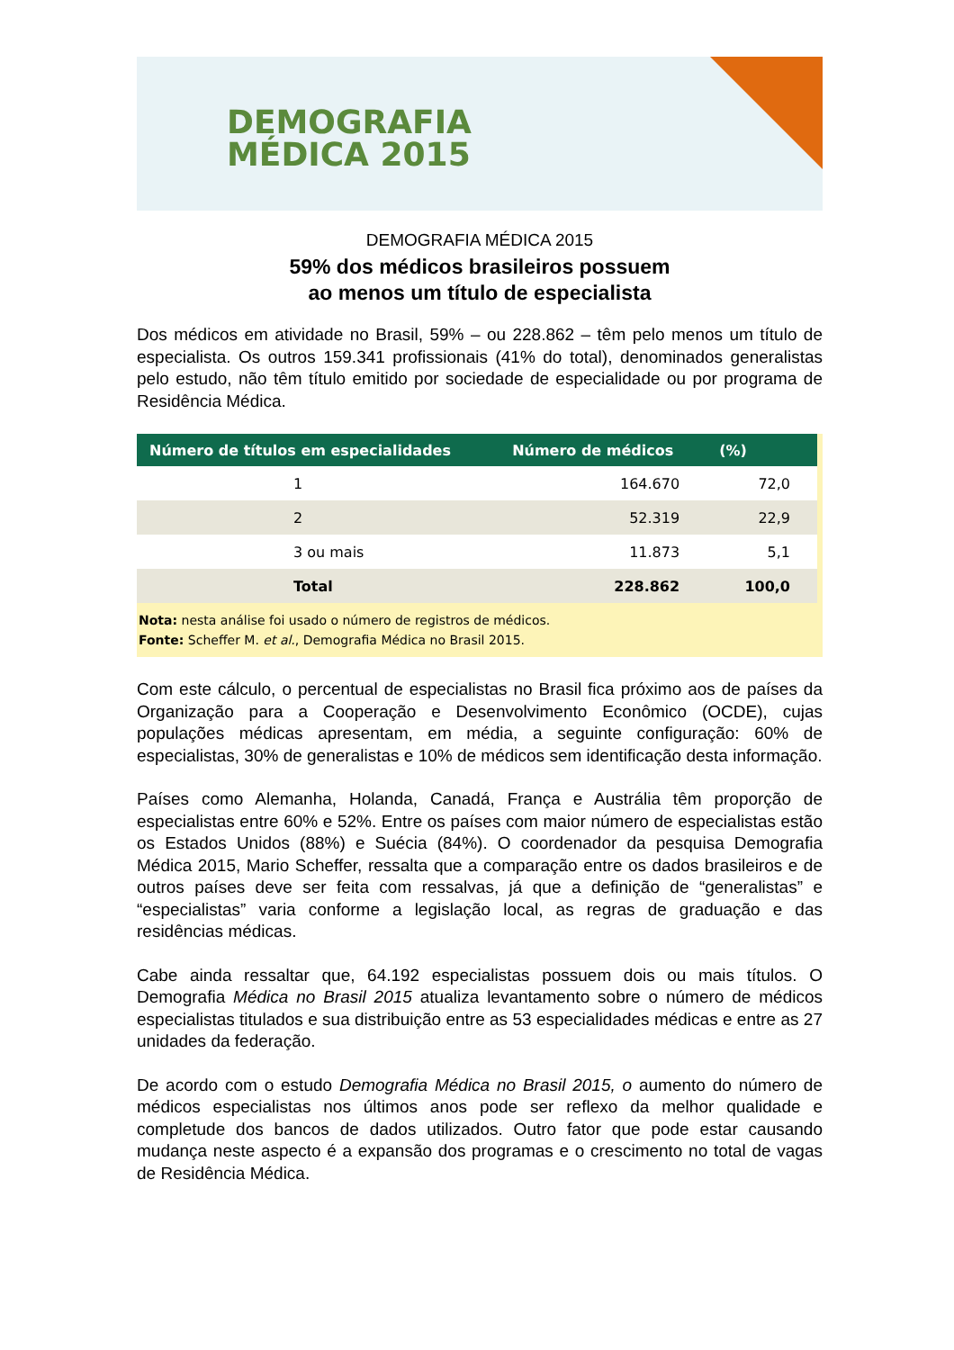DEMOGRAFIA
MÉDICA 2015
DEMOGRAFIA MÉDICA 2015
59% dos médicos brasileiros possuem
ao menos um título de especialista
Dos médicos em atividade no Brasil, 59% – ou 228.862 – têm pelo menos um título de especialista. Os outros 159.341 profissionais (41% do total), denominados generalistas pelo estudo, não têm título emitido por sociedade de especialidade ou por programa de Residência Médica.
| Número de títulos em especialidades | Número de médicos | (%) |
| --- | --- | --- |
| 1 | 164.670 | 72,0 |
| 2 | 52.319 | 22,9 |
| 3 ou mais | 11.873 | 5,1 |
| Total | 228.862 | 100,0 |
Nota: nesta análise foi usado o número de registros de médicos.
Fonte: Scheffer M. et al., Demografia Médica no Brasil 2015.
Com este cálculo, o percentual de especialistas no Brasil fica próximo aos de países da Organização para a Cooperação e Desenvolvimento Econômico (OCDE), cujas populações médicas apresentam, em média, a seguinte configuração: 60% de especialistas, 30% de generalistas e 10% de médicos sem identificação desta informação.
Países como Alemanha, Holanda, Canadá, França e Austrália têm proporção de especialistas entre 60% e 52%. Entre os países com maior número de especialistas estão os Estados Unidos (88%) e Suécia (84%). O coordenador da pesquisa Demografia Médica 2015, Mario Scheffer, ressalta que a comparação entre os dados brasileiros e de outros países deve ser feita com ressalvas, já que a definição de “generalistas” e “especialistas” varia conforme a legislação local, as regras de graduação e das residências médicas.
Cabe ainda ressaltar que, 64.192 especialistas possuem dois ou mais títulos. O Demografia Médica no Brasil 2015 atualiza levantamento sobre o número de médicos especialistas titulados e sua distribuição entre as 53 especialidades médicas e entre as 27 unidades da federação.
De acordo com o estudo Demografia Médica no Brasil 2015, o aumento do número de médicos especialistas nos últimos anos pode ser reflexo da melhor qualidade e completude dos bancos de dados utilizados. Outro fator que pode estar causando mudança neste aspecto é a expansão dos programas e o crescimento no total de vagas de Residência Médica.